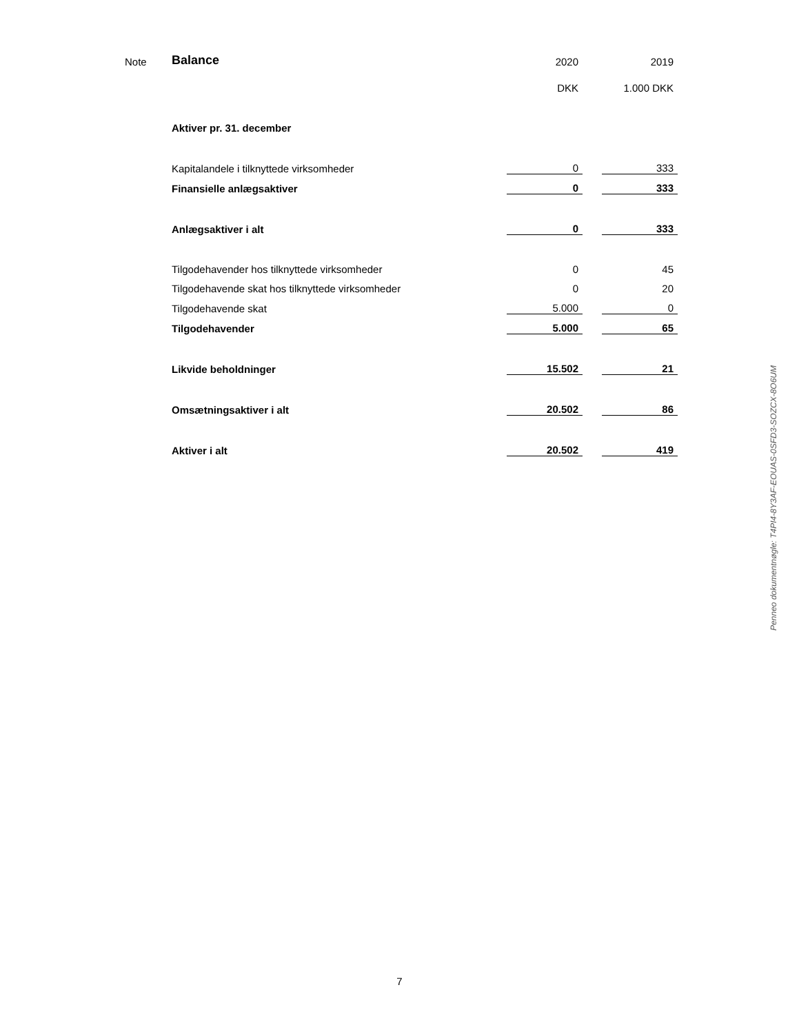| Note | Balance | 2020 | | 2019 |
| | | DKK | | 1.000 DKK |
| | Aktiver pr. 31. december | | | |
| | Kapitalandele i tilknyttede virksomheder | 0 | | 333 |
| | Finansielle anlægsaktiver | 0 | | 333 |
| | Anlægsaktiver i alt | 0 | | 333 |
| | Tilgodehavender hos tilknyttede virksomheder | 0 | | 45 |
| | Tilgodehavende skat hos tilknyttede virksomheder | 0 | | 20 |
| | Tilgodehavende skat | 5.000 | | 0 |
| | Tilgodehavender | 5.000 | | 65 |
| | Likvide beholdninger | 15.502 | | 21 |
| | Omsætningsaktiver i alt | 20.502 | | 86 |
| | Aktiver i alt | 20.502 | | 419 |
Penneo dokumentnøgle: T4PI4-8Y3AF-EOUAS-0SFD3-SOZCX-8O6UM
7